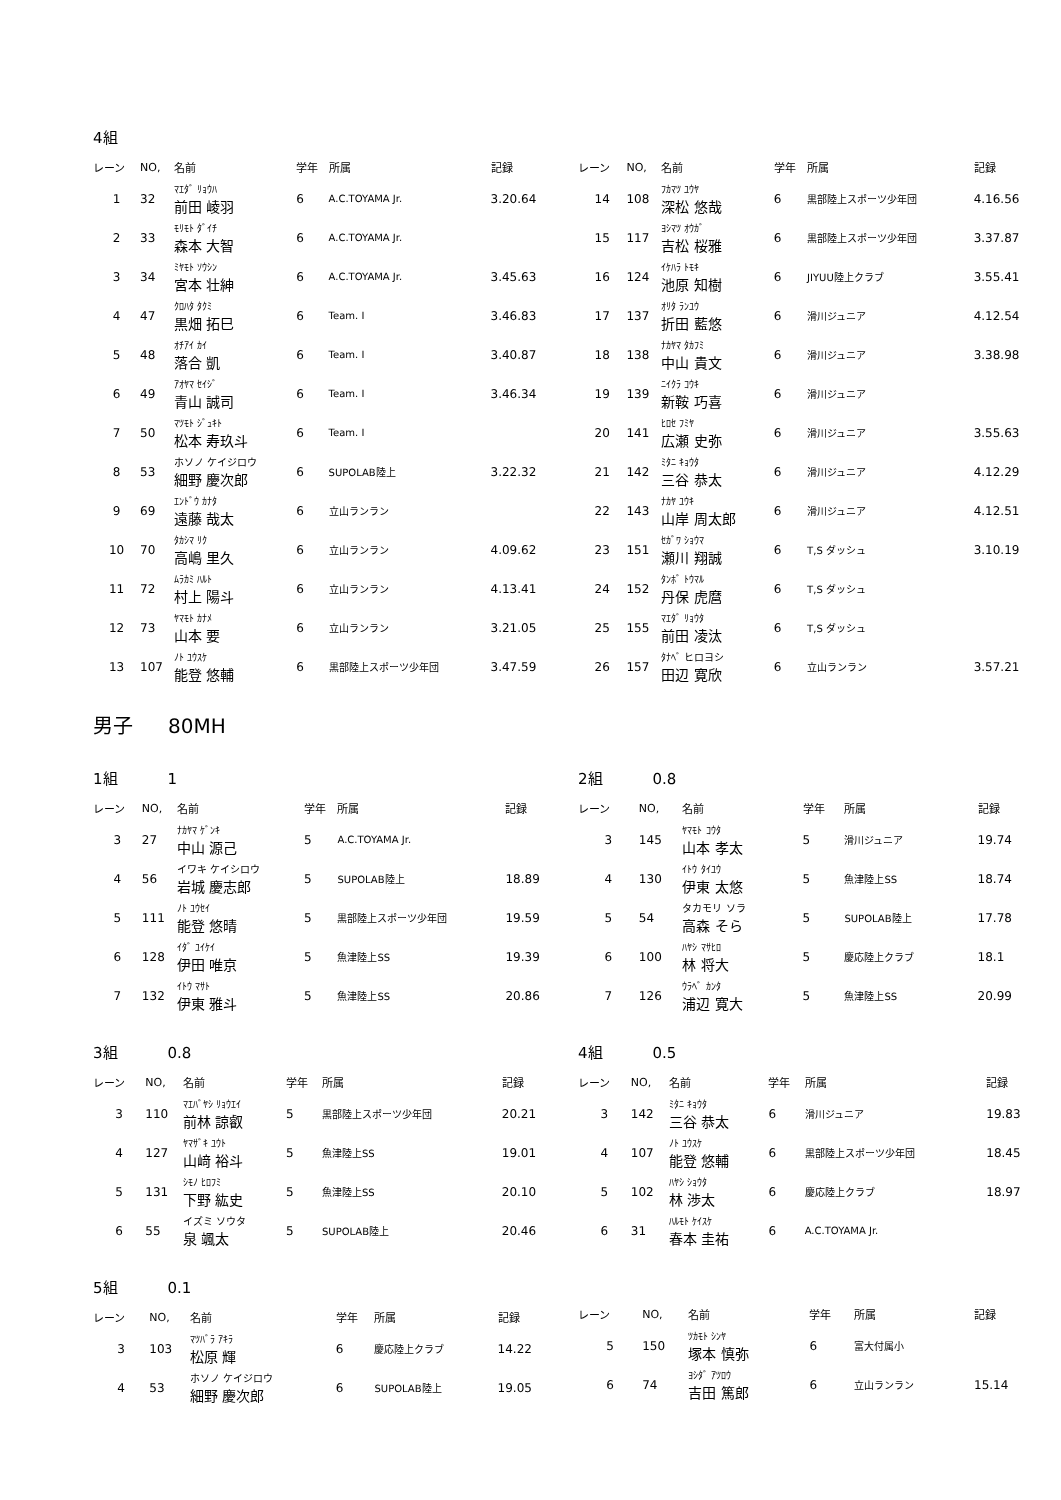4組
| レーン | NO, | 名前 | 学年 | 所属 | 記録 |
| --- | --- | --- | --- | --- | --- |
| 1 | 32 | ﾏｴﾀﾞ ﾘｮｳﾊ 前田 崚羽 | 6 | A.C.TOYAMA Jr. | 3.20.64 |
| 2 | 33 | ﾓﾘﾓﾄ ﾀﾞｲﾁ 森本 大智 | 6 | A.C.TOYAMA Jr. | |
| 3 | 34 | ﾐﾔﾓﾄ ｿｳｼﾝ 宮本 壮紳 | 6 | A.C.TOYAMA Jr. | 3.45.63 |
| 4 | 47 | ｸﾛﾊﾀ ﾀｸﾐ 黒畑 拓巳 | 6 | Team. I | 3.46.83 |
| 5 | 48 | ｵﾁｱｲ ｶｲ 落合 凱 | 6 | Team. I | 3.40.87 |
| 6 | 49 | ｱｵﾔﾏ ｾｲｼﾞ 青山 誠司 | 6 | Team. I | 3.46.34 |
| 7 | 50 | ﾏﾂﾓﾄ ｼﾞｭｷﾄ 松本 寿玖斗 | 6 | Team. I | |
| 8 | 53 | ホソノ ケイジロウ 細野 慶次郎 | 6 | SUPOLAB陸上 | 3.22.32 |
| 9 | 69 | ｴﾝﾄﾞｳ ｶﾅﾀ 遠藤 哉太 | 6 | 立山ランラン | |
| 10 | 70 | ﾀｶｼﾏ ﾘｸ 高嶋 里久 | 6 | 立山ランラン | 4.09.62 |
| 11 | 72 | ﾑﾗｶﾐ ﾊﾙﾄ 村上 陽斗 | 6 | 立山ランラン | 4.13.41 |
| 12 | 73 | ﾔﾏﾓﾄ ｶﾅﾒ 山本 要 | 6 | 立山ランラン | 3.21.05 |
| 13 | 107 | ﾉﾄ ﾕｳｽｹ 能登 悠輔 | 6 | 黒部陸上スポーツ少年団 | 3.47.59 |
| レーン | NO, | 名前 | 学年 | 所属 | 記録 |
| --- | --- | --- | --- | --- | --- |
| 14 | 108 | ﾌｶﾏﾂ ﾕｳﾔ 深松 悠哉 | 6 | 黒部陸上スポーツ少年団 | 4.16.56 |
| 15 | 117 | ﾖｼﾏﾂ ｵｳｶﾞ 吉松 桜雅 | 6 | 黒部陸上スポーツ少年団 | 3.37.87 |
| 16 | 124 | ｲｹﾊﾗ ﾄﾓｷ 池原 知樹 | 6 | JIYUU陸上クラブ | 3.55.41 |
| 17 | 137 | ｵﾘﾀ ﾗﾝﾕｳ 折田 藍悠 | 6 | 滑川ジュニア | 4.12.54 |
| 18 | 138 | ﾅｶﾔﾏ ﾀｶﾌﾐ 中山 貴文 | 6 | 滑川ジュニア | 3.38.98 |
| 19 | 139 | ﾆｲｸﾗ ｺｳｷ 新鞍 巧喜 | 6 | 滑川ジュニア | |
| 20 | 141 | ﾋﾛｾ ﾌﾐﾔ 広瀬 史弥 | 6 | 滑川ジュニア | 3.55.63 |
| 21 | 142 | ﾐﾀﾆ ｷｮｳﾀ 三谷 恭太 | 6 | 滑川ジュニア | 4.12.29 |
| 22 | 143 | ﾅｶﾔ ﾕｳｷ 山岸 周太郎 | 6 | 滑川ジュニア | 4.12.51 |
| 23 | 151 | ｾｶﾞﾜ ｼｮｳﾏ 瀬川 翔誠 | 6 | T,S ダッシュ | 3.10.19 |
| 24 | 152 | ﾀﾝﾎﾞ ﾄｳﾏﾙ 丹保 虎麿 | 6 | T,S ダッシュ | |
| 25 | 155 | ﾏｴﾀﾞ ﾘｮｳﾀ 前田 凌汰 | 6 | T,S ダッシュ | |
| 26 | 157 | ﾀﾅﾍﾞ ヒロヨシ 田辺 寛欣 | 6 | 立山ランラン | 3.57.21 |
男子 80MH
1組 1
| レーン | NO, | 名前 | 学年 | 所属 | 記録 |
| --- | --- | --- | --- | --- | --- |
| 3 | 27 | ﾅｶﾔﾏ ｹﾞﾝｷ 中山 源己 | 5 | A.C.TOYAMA Jr. | |
| 4 | 56 | イワキ ケイシロウ 岩城 慶志郎 | 5 | SUPOLAB陸上 | 18.89 |
| 5 | 111 | ﾉﾄ ﾕｳｾｲ 能登 悠晴 | 5 | 黒部陸上スポーツ少年団 | 19.59 |
| 6 | 128 | ｲﾀﾞ ﾕｲｹｲ 伊田 唯京 | 5 | 魚津陸上SS | 19.39 |
| 7 | 132 | ｲﾄｳ ﾏｻﾄ 伊東 雅斗 | 5 | 魚津陸上SS | 20.86 |
2組 0.8
| レーン | NO, | 名前 | 学年 | 所属 | 記録 |
| --- | --- | --- | --- | --- | --- |
| 3 | 145 | ﾔﾏﾓﾄ ｺｳﾀ 山本 孝太 | 5 | 滑川ジュニア | 19.74 |
| 4 | 130 | ｲﾄｳ ﾀｲﾕｳ 伊東 太悠 | 5 | 魚津陸上SS | 18.74 |
| 5 | 54 | タカモリ ソラ 高森 そら | 5 | SUPOLAB陸上 | 17.78 |
| 6 | 100 | ﾊﾔｼ ﾏｻﾋﾛ 林 将大 | 5 | 慶応陸上クラブ | 18.1 |
| 7 | 126 | ｳﾗﾍﾞ ｶﾝﾀ 浦辺 寛大 | 5 | 魚津陸上SS | 20.99 |
3組 0.8
| レーン | NO, | 名前 | 学年 | 所属 | 記録 |
| --- | --- | --- | --- | --- | --- |
| 3 | 110 | ﾏｴﾊﾞﾔｼ ﾘｮｳｴｲ 前林 諒叡 | 5 | 黒部陸上スポーツ少年団 | 20.21 |
| 4 | 127 | ﾔﾏｻﾞｷ ﾕｳﾄ 山﨑 裕斗 | 5 | 魚津陸上SS | 19.01 |
| 5 | 131 | ｼﾓﾉ ﾋﾛﾌﾐ 下野 紘史 | 5 | 魚津陸上SS | 20.10 |
| 6 | 55 | イズミ ソウタ 泉 颯太 | 5 | SUPOLAB陸上 | 20.46 |
4組 0.5
| レーン | NO, | 名前 | 学年 | 所属 | 記録 |
| --- | --- | --- | --- | --- | --- |
| 3 | 142 | ﾐﾀﾆ ｷｮｳﾀ 三谷 恭太 | 6 | 滑川ジュニア | 19.83 |
| 4 | 107 | ﾉﾄ ﾕｳｽｹ 能登 悠輔 | 6 | 黒部陸上スポーツ少年団 | 18.45 |
| 5 | 102 | ﾊﾔｼ ｼｮｳﾀ 林 渉太 | 6 | 慶応陸上クラブ | 18.97 |
| 6 | 31 | ﾊﾙﾓﾄ ｹｲｽｹ 春本 圭祐 | 6 | A.C.TOYAMA Jr. | |
5組 0.1
| レーン | NO, | 名前 | 学年 | 所属 | 記録 |
| --- | --- | --- | --- | --- | --- |
| 3 | 103 | ﾏﾂﾊﾞﾗ ｱｷﾗ 松原 輝 | 6 | 慶応陸上クラブ | 14.22 |
| 4 | 53 | ホソノ ケイジロウ 細野 慶次郎 | 6 | SUPOLAB陸上 | 19.05 |
| レーン | NO, | 名前 | 学年 | 所属 | 記録 |
| --- | --- | --- | --- | --- | --- |
| 5 | 150 | ﾂｶﾓﾄ ｼﾝﾔ 塚本 慎弥 | 6 | 富大付属小 | |
| 6 | 74 | ﾖｼﾀﾞ ｱﾂﾛｳ 吉田 篤郎 | 6 | 立山ランラン | 15.14 |